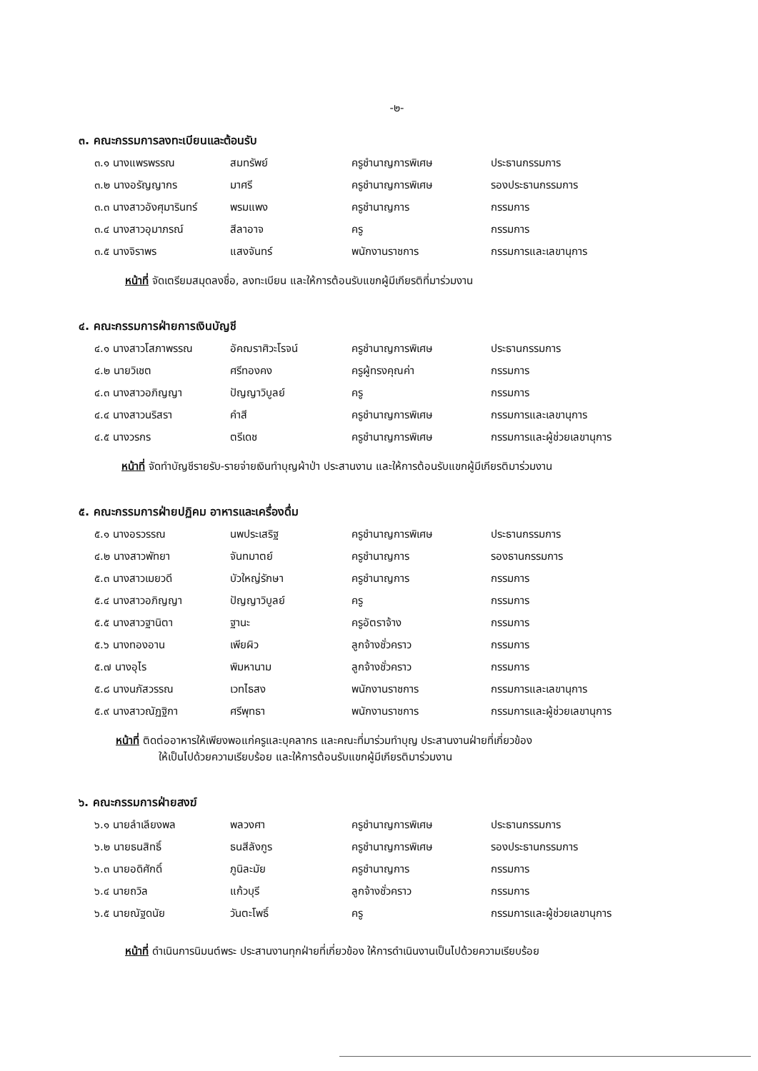-๒-
๓. คณะกรรมการลงทะเบียนและต้อนรับ
| ๓.๑ นางแพรพรรณ | สมทรัพย์ | ครูชำนาญการพิเศษ | ประธานกรรมการ |
| ๓.๒ นางอรัญญากร | มาศรี | ครูชำนาญการพิเศษ | รองประธานกรรมการ |
| ๓.๓ นางสาวอังศุมารินทร์ | พรมแพง | ครูชำนาญการ | กรรมการ |
| ๓.๔ นางสาวอุมาภรณ์ | สีลาอาจ | ครู | กรรมการ |
| ๓.๕ นางจิราพร | แสงจันทร์ | พนักงานราชการ | กรรมการและเลขานุการ |
หน้าที่ จัดเตรียมสมุดลงชื่อ, ลงทะเบียน และให้การต้อนรับแขกผู้มีเกียรติที่มาร่วมงาน
๔. คณะกรรมการฝ่ายการเงินบัญชี
| ๔.๑ นางสาวโสภาพรรณ | อัคฌราศิวะโรจน์ | ครูชำนาญการพิเศษ | ประธานกรรมการ |
| ๔.๒ นายวิเชต | ศรีทองคง | ครูผู้ทรงคุณค่า | กรรมการ |
| ๔.๓ นางสาวอภิญญา | ปัญญาวิบูลย์ | ครู | กรรมการ |
| ๔.๔ นางสาวนริสรา | คำสี | ครูชำนาญการพิเศษ | กรรมการและเลขานุการ |
| ๔.๕ นางวรกร | ตรีเดช | ครูชำนาญการพิเศษ | กรรมการและผู้ช่วยเลขานุการ |
หน้าที่ จัดทำบัญชีรายรับ-รายจ่ายเงินทำบุญผ้าป่า ประสานงาน และให้การต้อนรับแขกผู้มีเกียรติมาร่วมงาน
๕. คณะกรรมการฝ่ายปฏิคม อาหารและเครื่องดื่ม
| ๕.๑ นางอรวรรณ | นพประเสริฐ | ครูชำนาญการพิเศษ | ประธานกรรมการ |
| ๔.๒ นางสาวพัทยา | จันทมาตย์ | ครูชำนาญการ | รองธานกรรมการ |
| ๕.๓ นางสาวเมยวดี | บัวใหญ่รักษา | ครูชำนาญการ | กรรมการ |
| ๕.๔ นางสาวอภิญญา | ปัญญาวิบูลย์ | ครู | กรรมการ |
| ๕.๕ นางสาวฐานิตา | ฐานะ | ครูอัตราจ้าง | กรรมการ |
| ๕.๖ นางทองอาน | เพียผิว | ลูกจ้างชั่วคราว | กรรมการ |
| ๕.๗ นางอุไร | พิมหานาม | ลูกจ้างชั่วคราว | กรรมการ |
| ๕.๘ นางนภัสวรรณ | เวทไธสง | พนักงานราชการ | กรรมการและเลขานุการ |
| ๕.๙ นางสาวณัฏฐิกา | ศรีพุทธา | พนักงานราชการ | กรรมการและผู้ช่วยเลขานุการ |
หน้าที่ ติดต่ออาหารให้เพียงพอแก่ครูและบุคลากร และคณะที่มาร่วมทำบุญ ประสานงานฝ่ายที่เกี่ยวข้อง
ให้เป็นไปด้วยความเรียบร้อย และให้การต้อนรับแขกผู้มีเกียรติมาร่วมงาน
๖. คณะกรรมการฝ่ายสงฆ์
| ๖.๑ นายลำเลียงพล | พลวงศา | ครูชำนาญการพิเศษ | ประธานกรรมการ |
| ๖.๒ นายธนสิทธิ์ | ธนสีลังกูร | ครูชำนาญการพิเศษ | รองประธานกรรมการ |
| ๖.๓ นายอดิศักดิ์ | ภูนิละมัย | ครูชำนาญการ | กรรมการ |
| ๖.๔ นายถวิล | แก้วบุรี | ลูกจ้างชั่วคราว | กรรมการ |
| ๖.๕ นายณัฐดนัย | วันตะโพธิ์ | ครู | กรรมการและผู้ช่วยเลขานุการ |
หน้าที่ ดำเนินการนิมนต์พระ ประสานงานทุกฝ่ายที่เกี่ยวข้อง ให้การดำเนินงานเป็นไปด้วยความเรียบร้อย